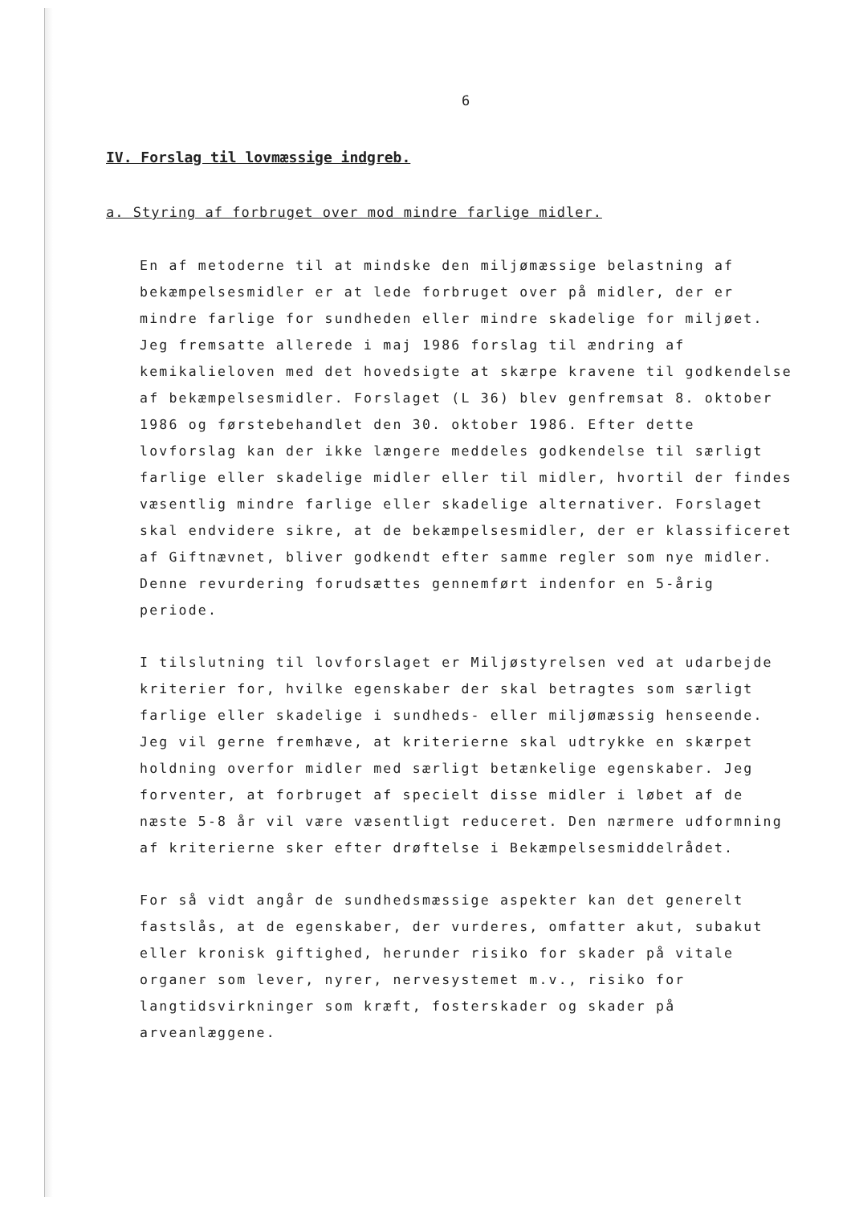6
IV. Forslag til lovmæssige indgreb.
a. Styring af forbruget over mod mindre farlige midler.
En af metoderne til at mindske den miljømæssige belastning af bekæmpelsesmidler er at lede forbruget over på midler, der er mindre farlige for sundheden eller mindre skadelige for miljøet. Jeg fremsatte allerede i maj 1986 forslag til ændring af kemikalieloven med det hovedsigte at skærpe kravene til godkendelse af bekæmpelsesmidler. Forslaget (L 36) blev genfremsat 8. oktober 1986 og førstebehandlet den 30. oktober 1986. Efter dette lovforslag kan der ikke længere meddeles godkendelse til særligt farlige eller skadelige midler eller til midler, hvortil der findes væsentlig mindre farlige eller skadelige alternativer. Forslaget skal endvidere sikre, at de bekæmpelsesmidler, der er klassificeret af Giftnævnet, bliver godkendt efter samme regler som nye midler. Denne revurdering forudsættes gennemført indenfor en 5-årig periode.
I tilslutning til lovforslaget er Miljøstyrelsen ved at udarbejde kriterier for, hvilke egenskaber der skal betragtes som særligt farlige eller skadelige i sundheds- eller miljømæssig henseende. Jeg vil gerne fremhæve, at kriterierne skal udtrykke en skærpet holdning overfor midler med særligt betænkelige egenskaber. Jeg forventer, at forbruget af specielt disse midler i løbet af de næste 5-8 år vil være væsentligt reduceret. Den nærmere udformning af kriterierne sker efter drøftelse i Bekæmpelsesmiddelrådet.
For så vidt angår de sundhedsmæssige aspekter kan det generelt fastslås, at de egenskaber, der vurderes, omfatter akut, subakut eller kronisk giftighed, herunder risiko for skader på vitale organer som lever, nyrer, nervesystemet m.v., risiko for langtidsvirkninger som kræft, fosterskader og skader på arveanlæggene.